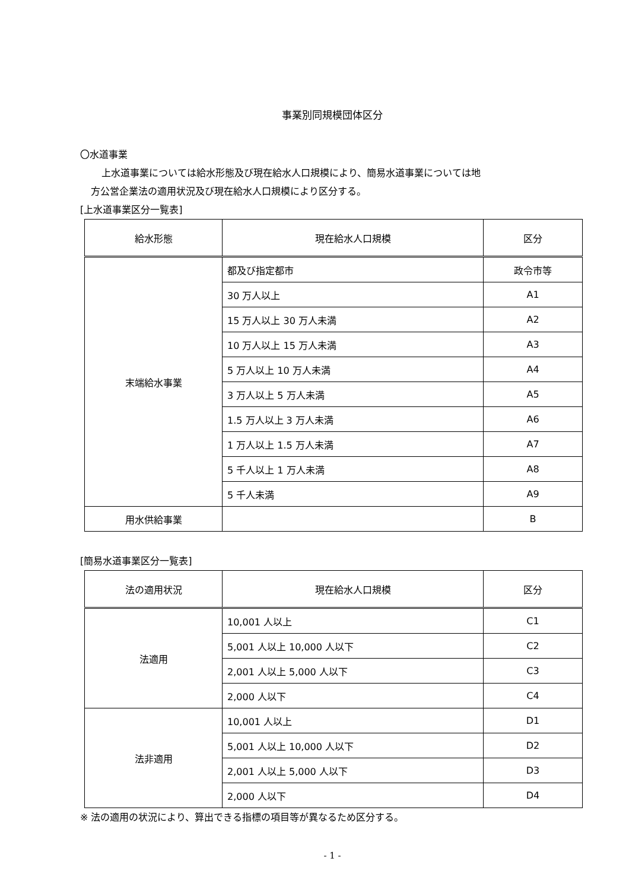事業別同規模団体区分
〇水道事業
上水道事業については給水形態及び現在給水人口規模により、簡易水道事業については地
方公営企業法の適用状況及び現在給水人口規模により区分する。
[上水道事業区分一覧表]
| 給水形態 | 現在給水人口規模 | 区分 |
| --- | --- | --- |
| 末端給水事業 | 都及び指定都市 | 政令市等 |
| | 30 万人以上 | A1 |
| | 15 万人以上 30 万人未満 | A2 |
| | 10 万人以上 15 万人未満 | A3 |
| | 5 万人以上 10 万人未満 | A4 |
| | 3 万人以上 5 万人未満 | A5 |
| | 1.5 万人以上 3 万人未満 | A6 |
| | 1 万人以上 1.5 万人未満 | A7 |
| | 5 千人以上 1 万人未満 | A8 |
| | 5 千人未満 | A9 |
| 用水供給事業 | | B |
[簡易水道事業区分一覧表]
| 法の適用状況 | 現在給水人口規模 | 区分 |
| --- | --- | --- |
| 法適用 | 10,001 人以上 | C1 |
| | 5,001 人以上 10,000 人以下 | C2 |
| | 2,001 人以上 5,000 人以下 | C3 |
| | 2,000 人以下 | C4 |
| 法非適用 | 10,001 人以上 | D1 |
| | 5,001 人以上 10,000 人以下 | D2 |
| | 2,001 人以上 5,000 人以下 | D3 |
| | 2,000 人以下 | D4 |
※ 法の適用の状況により、算出できる指標の項目等が異なるため区分する。
- 1 -